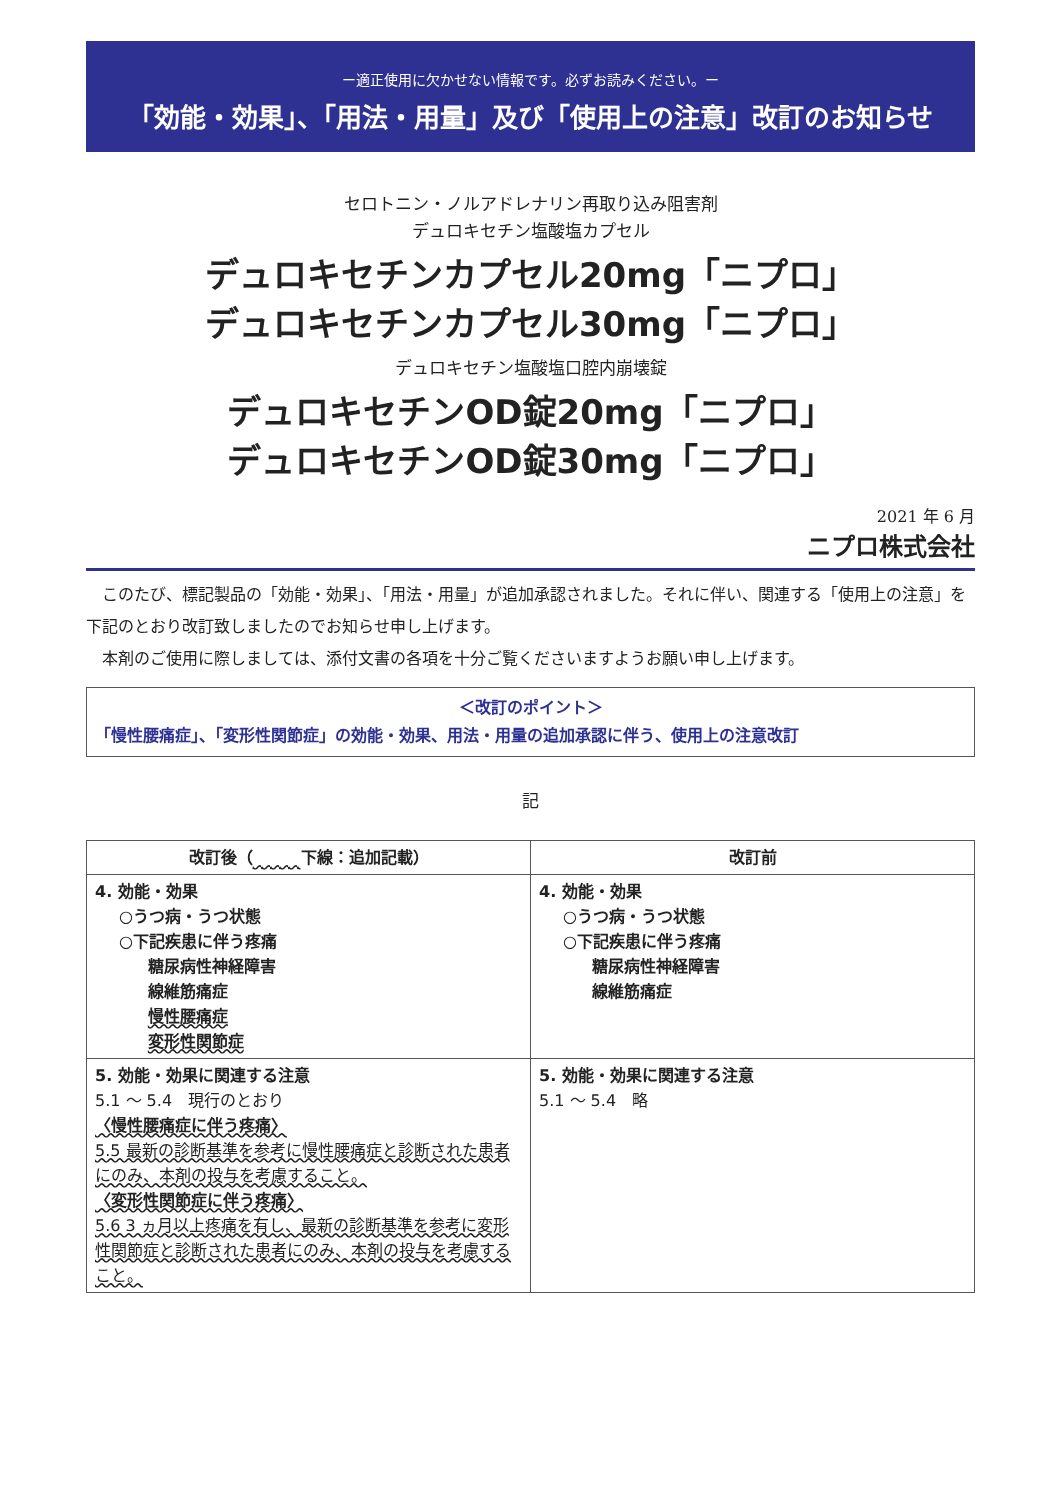ー適正使用に欠かせない情報です。必ずお読みください。ー
「効能・効果」、「用法・用量」及び「使用上の注意」改訂のお知らせ
セロトニン・ノルアドレナリン再取り込み阻害剤
デュロキセチン塩酸塩カプセル
デュロキセチンカプセル20mg「ニプロ」
デュロキセチンカプセル30mg「ニプロ」
デュロキセチン塩酸塩口腔内崩壊錠
デュロキセチンOD錠20mg「ニプロ」
デュロキセチンOD錠30mg「ニプロ」
2021 年 6 月
ニプロ株式会社
このたび、標記製品の「効能・効果」、「用法・用量」が追加承認されました。それに伴い、関連する「使用上の注意」を下記のとおり改訂致しましたのでお知らせ申し上げます。
本剤のご使用に際しましては、添付文書の各項を十分ご覧くださいますようお願い申し上げます。
＜改訂のポイント＞
「慢性腰痛症」、「変形性関節症」の効能・効果、用法・用量の追加承認に伴う、使用上の注意改訂
記
| 改訂後（ 下線：追加記載） | 改訂前 |
| --- | --- |
| 4. 効能・効果 ○うつ病・うつ状態 ○下記疾患に伴う疼痛 糖尿病性神経障害 線維筋痛症 慢性腰痛症 変形性関節症 | 4. 効能・効果 ○うつ病・うつ状態 ○下記疾患に伴う疼痛 糖尿病性神経障害 線維筋痛症 |
| 5. 効能・効果に関連する注意 5.1 〜 5.4 現行のとおり 〈慢性腰痛症に伴う疼痛〉 5.5 最新の診断基準を参考に慢性腰痛症と診断された患者にのみ、本剤の投与を考慮すること。 〈変形性関節症に伴う疼痛〉 5.6 3 ヵ月以上疼痛を有し、最新の診断基準を参考に変形性関節症と診断された患者にのみ、本剤の投与を考慮すること。 | 5. 効能・効果に関連する注意 5.1 〜 5.4 略 |